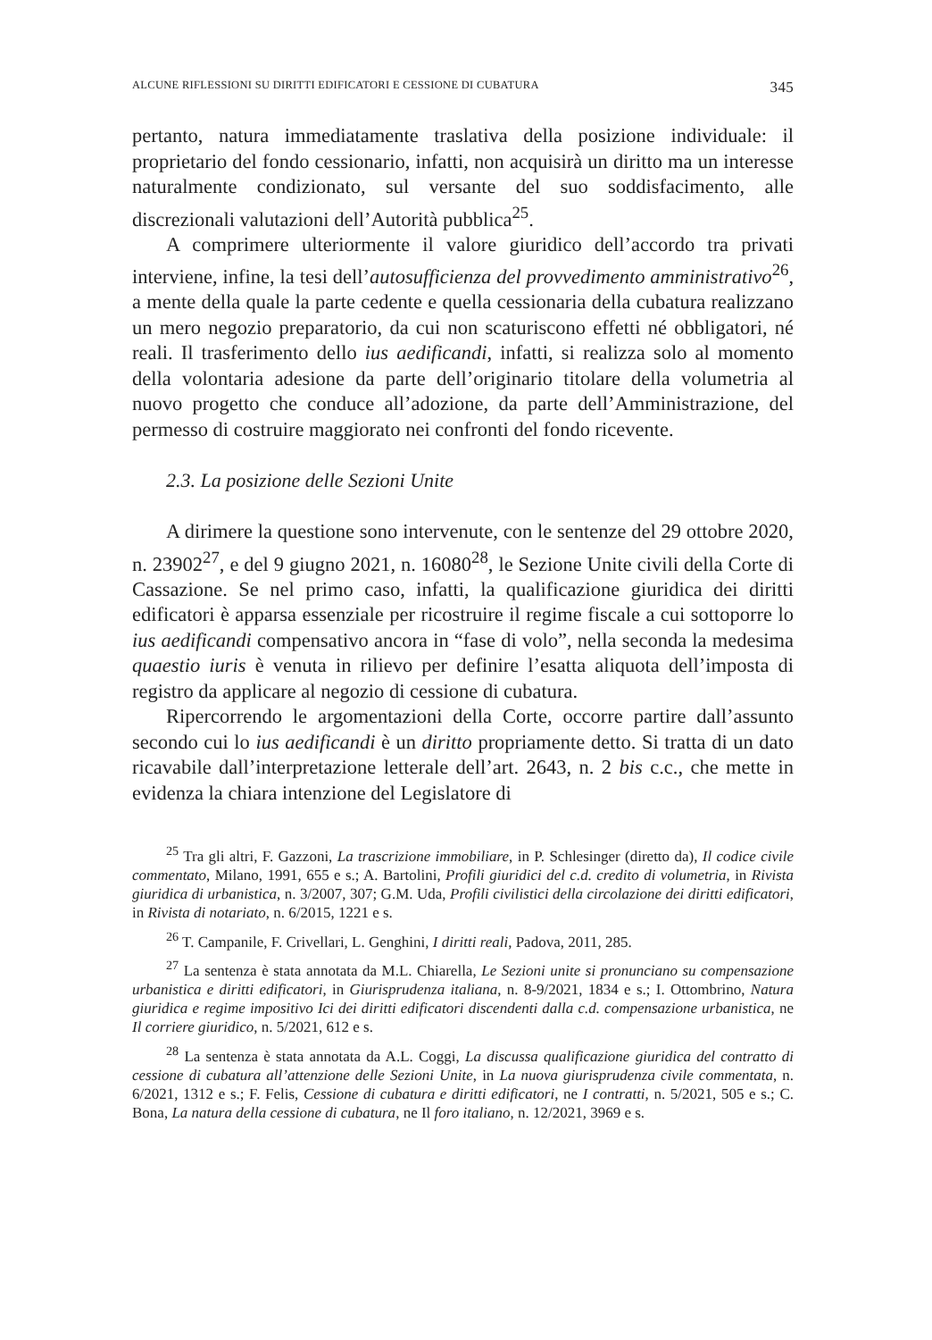ALCUNE RIFLESSIONI SU DIRITTI EDIFICATORI E CESSIONE DI CUBATURA 345
pertanto, natura immediatamente traslativa della posizione individuale: il proprietario del fondo cessionario, infatti, non acquisirà un diritto ma un interesse naturalmente condizionato, sul versante del suo soddisfacimento, alle discrezionali valutazioni dell’Autorità pubblica<sup>25</sup>.
A comprimere ulteriormente il valore giuridico dell’accordo tra privati interviene, infine, la tesi dell’autosufficienza del provvedimento amministrativo<sup>26</sup>, a mente della quale la parte cedente e quella cessionaria della cubatura realizzano un mero negozio preparatorio, da cui non scaturiscono effetti né obbligatori, né reali. Il trasferimento dello ius aedificandi, infatti, si realizza solo al momento della volontaria adesione da parte dell’originario titolare della volumetria al nuovo progetto che conduce all’adozione, da parte dell’Amministrazione, del permesso di costruire maggiorato nei confronti del fondo ricevente.
2.3. La posizione delle Sezioni Unite
A dirimere la questione sono intervenute, con le sentenze del 29 ottobre 2020, n. 23902<sup>27</sup>, e del 9 giugno 2021, n. 16080<sup>28</sup>, le Sezione Unite civili della Corte di Cassazione. Se nel primo caso, infatti, la qualificazione giuridica dei diritti edificatori è apparsa essenziale per ricostruire il regime fiscale a cui sottoporre lo ius aedificandi compensativo ancora in “fase di volo”, nella seconda la medesima quaestio iuris è venuta in rilievo per definire l’esatta aliquota dell’imposta di registro da applicare al negozio di cessione di cubatura.
Ripercorrendo le argomentazioni della Corte, occorre partire dall’assunto secondo cui lo ius aedificandi è un diritto propriamente detto. Si tratta di un dato ricavabile dall’interpretazione letterale dell’art. 2643, n. 2 bis c.c., che mette in evidenza la chiara intenzione del Legislatore di
<sup>25</sup> Tra gli altri, F. Gazzoni, La trascrizione immobiliare, in P. Schlesinger (diretto da), Il codice civile commentato, Milano, 1991, 655 e s.; A. Bartolini, Profili giuridici del c.d. credito di volumetria, in Rivista giuridica di urbanistica, n. 3/2007, 307; G.M. Uda, Profili civilistici della circolazione dei diritti edificatori, in Rivista di notariato, n. 6/2015, 1221 e s.
<sup>26</sup> T. Campanile, F. Crivellari, L. Genghini, I diritti reali, Padova, 2011, 285.
<sup>27</sup> La sentenza è stata annotata da M.L. Chiarella, Le Sezioni unite si pronunciano su compensazione urbanistica e diritti edificatori, in Giurisprudenza italiana, n. 8-9/2021, 1834 e s.; I. Ottombrino, Natura giuridica e regime impositivo Ici dei diritti edificatori discendenti dalla c.d. compensazione urbanistica, ne Il corriere giuridico, n. 5/2021, 612 e s.
<sup>28</sup> La sentenza è stata annotata da A.L. Coggi, La discussa qualificazione giuridica del contratto di cessione di cubatura all’attenzione delle Sezioni Unite, in La nuova giurisprudenza civile commentata, n. 6/2021, 1312 e s.; F. Felis, Cessione di cubatura e diritti edificatori, ne I contratti, n. 5/2021, 505 e s.; C. Bona, La natura della cessione di cubatura, ne Il foro italiano, n. 12/2021, 3969 e s.